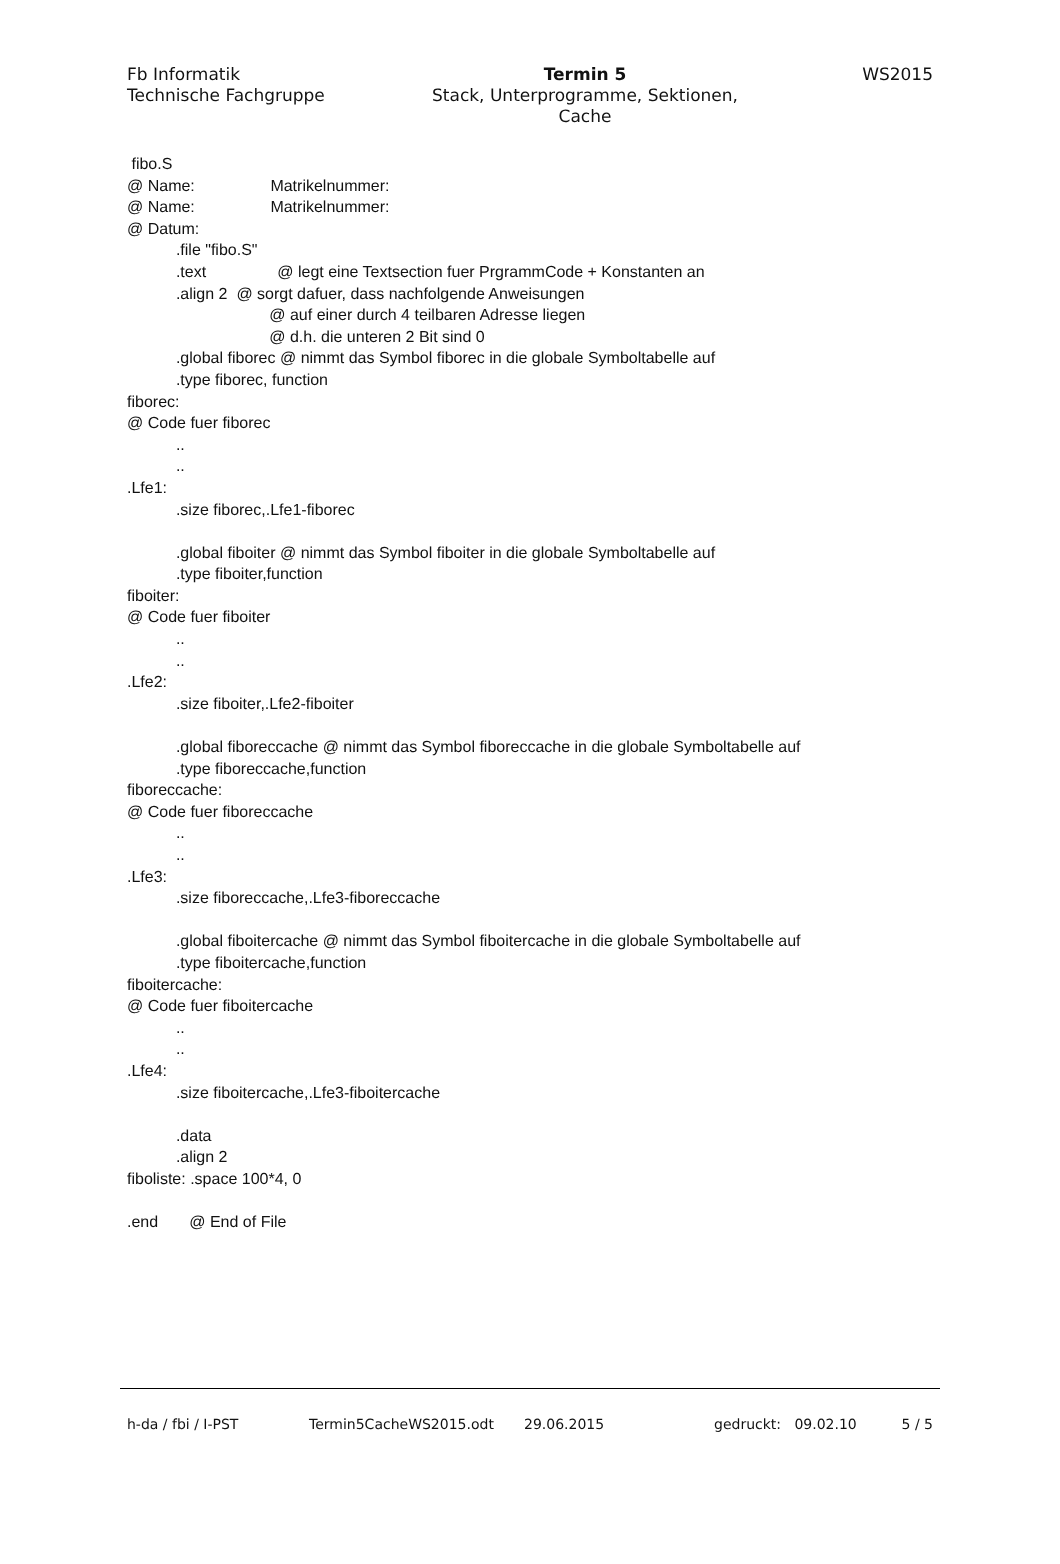Fb Informatik
Technische Fachgruppe
Termin 5
Stack, Unterprogramme, Sektionen,
Cache
WS2015
fibo.S @ Name: Matrikelnummer: @ Name: Matrikelnummer: @ Datum: .file "fibo.S" .text @ legt eine Textsection fuer PrgrammCode + Konstanten an .align 2 @ sorgt dafuer, dass nachfolgende Anweisungen @ auf einer durch 4 teilbaren Adresse liegen @ d.h. die unteren 2 Bit sind 0 .global fiborec @ nimmt das Symbol fiborec in die globale Symboltabelle auf .type fiborec, function fiborec: @ Code fuer fiborec .. .. .Lfe1: .size fiborec,.Lfe1-fiborec .global fiboiter @ nimmt das Symbol fiboiter in die globale Symboltabelle auf .type fiboiter,function fiboiter: @ Code fuer fiboiter .. .. .Lfe2: .size fiboiter,.Lfe2-fiboiter .global fiboreccache @ nimmt das Symbol fiboreccache in die globale Symboltabelle auf .type fiboreccache,function fiboreccache: @ Code fuer fiboreccache .. .. .Lfe3: .size fiboreccache,.Lfe3-fiboreccache .global fiboitercache @ nimmt das Symbol fiboitercache in die globale Symboltabelle auf .type fiboitercache,function fiboitercache: @ Code fuer fiboitercache .. .. .Lfe4: .size fiboitercache,.Lfe3-fiboitercache .data .align 2 fiboliste: .space 100*4, 0 .end @ End of File
h-da / fbi / I-PST Termin5CacheWS2015.odt 29.06.2015 gedruckt: 09.02.10 5 / 5